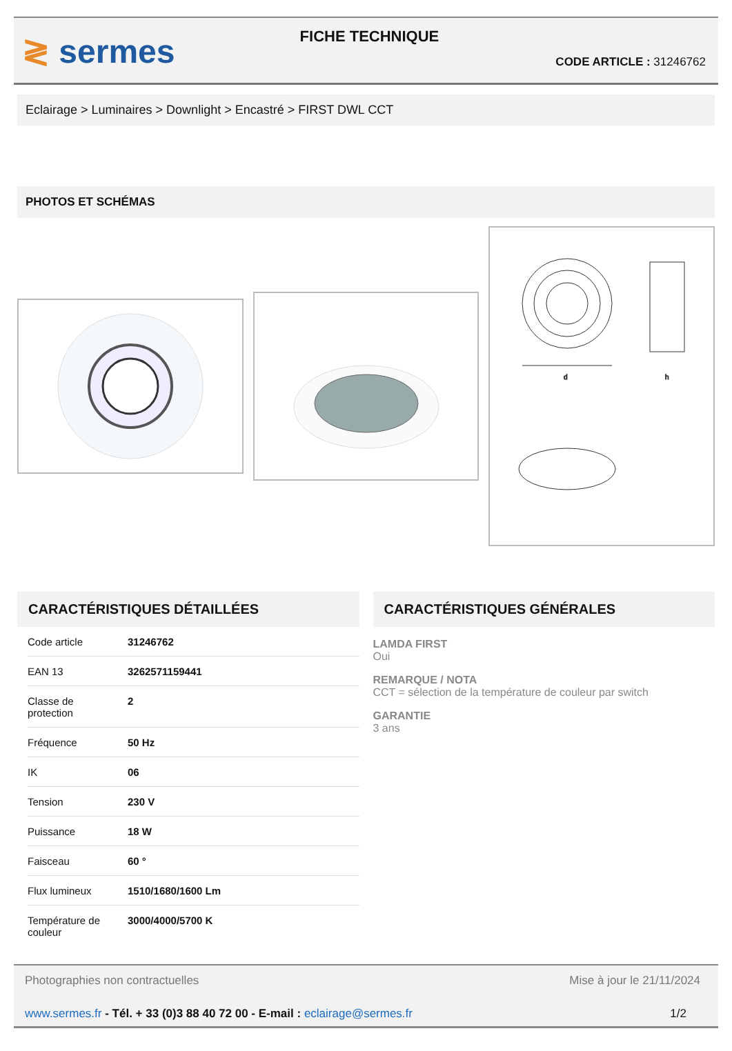≷ sermes
FICHE TECHNIQUE
CODE ARTICLE : 31246762
Eclairage > Luminaires > Downlight > Encastré > FIRST DWL CCT
PHOTOS ET SCHÉMAS
d
h
CARACTÉRISTIQUES DÉTAILLÉES
| Code article | 31246762 |
| EAN 13 | 3262571159441 |
| Classe de protection | 2 |
| Fréquence | 50 Hz |
| IK | 06 |
| Tension | 230 V |
| Puissance | 18 W |
| Faisceau | 60 ° |
| Flux lumineux | 1510/1680/1600 Lm |
| Température de couleur | 3000/4000/5700 K |
CARACTÉRISTIQUES GÉNÉRALES
LAMDA FIRST
Oui
REMARQUE / NOTA
CCT = sélection de la température de couleur par switch
GARANTIE
3 ans
Photographies non contractuelles Mise à jour le 21/11/2024
www.sermes.fr - Tél. + 33 (0)3 88 40 72 00 - E-mail : eclairage@sermes.fr 1/2